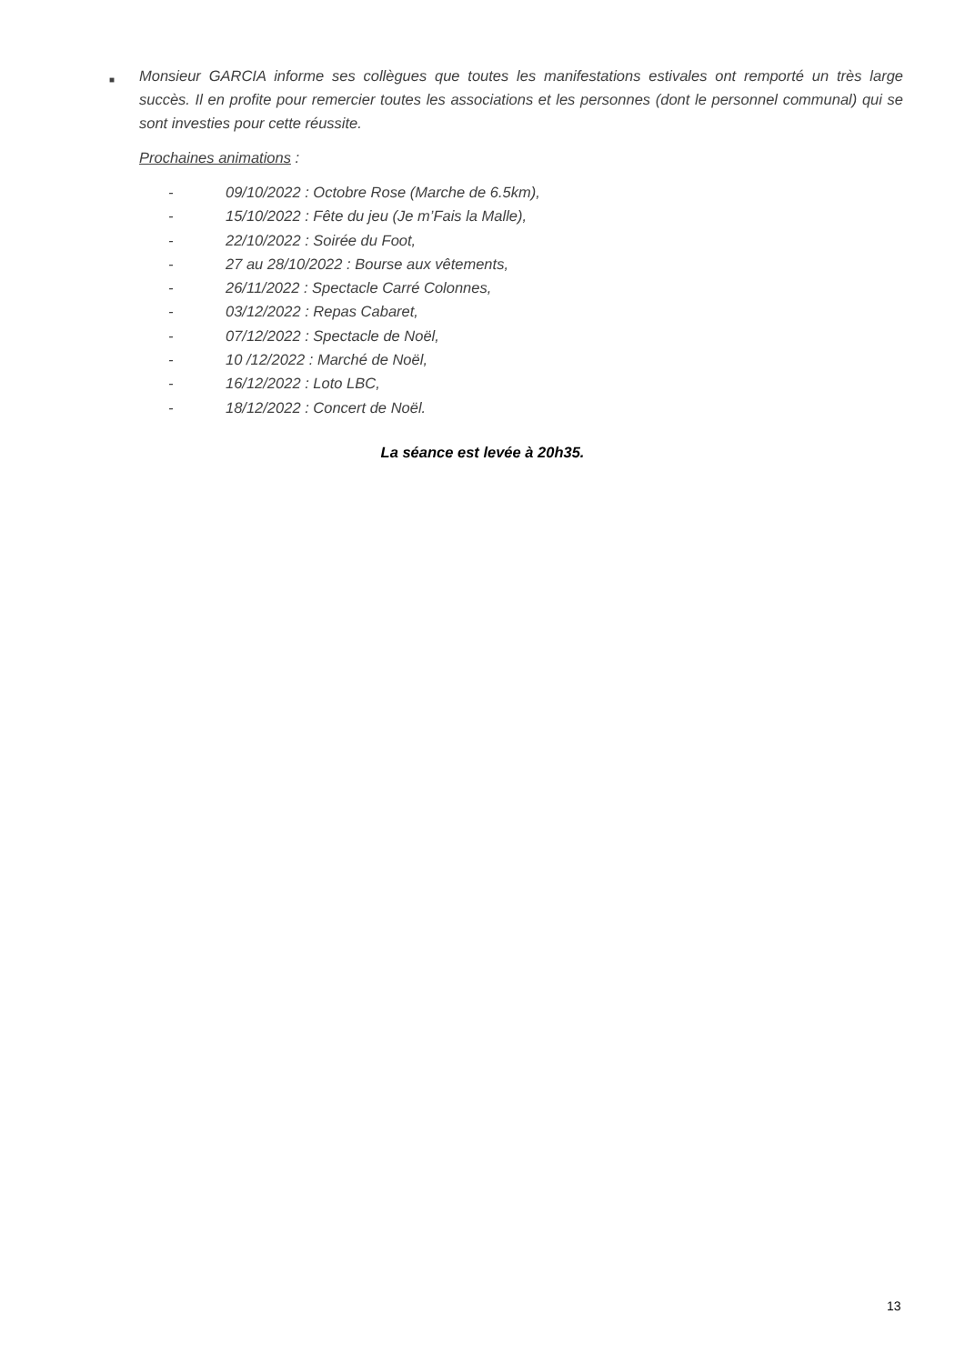■
Monsieur GARCIA informe ses collègues que toutes les manifestations estivales ont remporté un très large succès. Il en profite pour remercier toutes les associations et les personnes (dont le personnel communal) qui se sont investies pour cette réussite.
Prochaines animations :
- 09/10/2022 : Octobre Rose (Marche de 6.5km),
- 15/10/2022 : Fête du jeu (Je m’Fais la Malle),
- 22/10/2022 : Soirée du Foot,
- 27 au 28/10/2022 : Bourse aux vêtements,
- 26/11/2022 : Spectacle Carré Colonnes,
- 03/12/2022 : Repas Cabaret,
- 07/12/2022 : Spectacle de Noël,
- 10 /12/2022 : Marché de Noël,
- 16/12/2022 : Loto LBC,
- 18/12/2022 : Concert de Noël.
La séance est levée à 20h35.
13